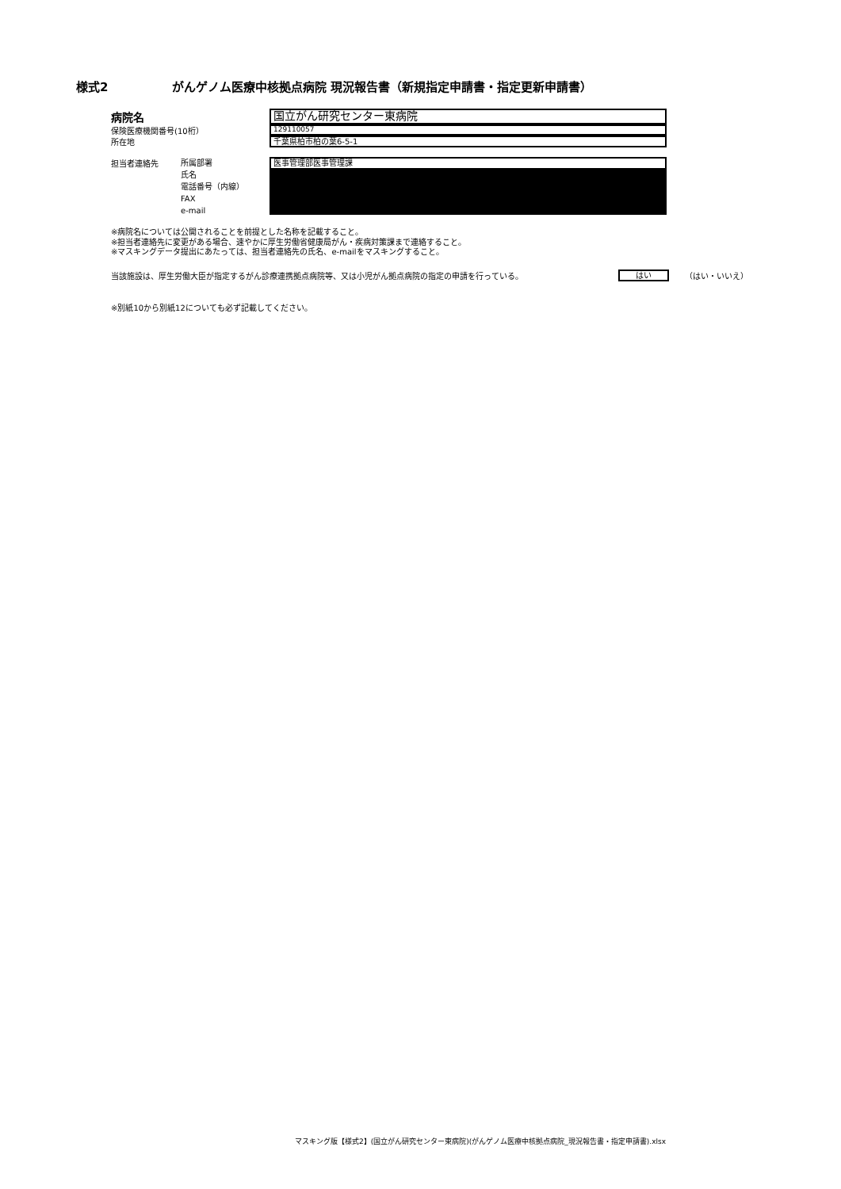様式2 がんゲノム医療中核拠点病院 現況報告書（新規指定申請書・指定更新申請書）
病院名
国立がん研究センター東病院
保険医療機関番号(10桁）
129110057
所在地
千葉県柏市柏の葉6-5-1
担当者連絡先
所属部署
氏名
電話番号（内線）
FAX
e-mail
医事管理部医事管理課
※病院名については公開されることを前提とした名称を記載すること。
※担当者連絡先に変更がある場合、速やかに厚生労働省健康局がん・疾病対策課まで連絡すること。
※マスキングデータ提出にあたっては、担当者連絡先の氏名、e-mailをマスキングすること。
当該施設は、厚生労働大臣が指定するがん診療連携拠点病院等、又は小児がん拠点病院の指定の申請を行っている。
はい
（はい・いいえ）
※別紙10から別紙12についても必ず記載してください。
マスキング版【様式2】(国立がん研究センター東病院)(がんゲノム医療中核拠点病院_現況報告書・指定申請書).xlsx